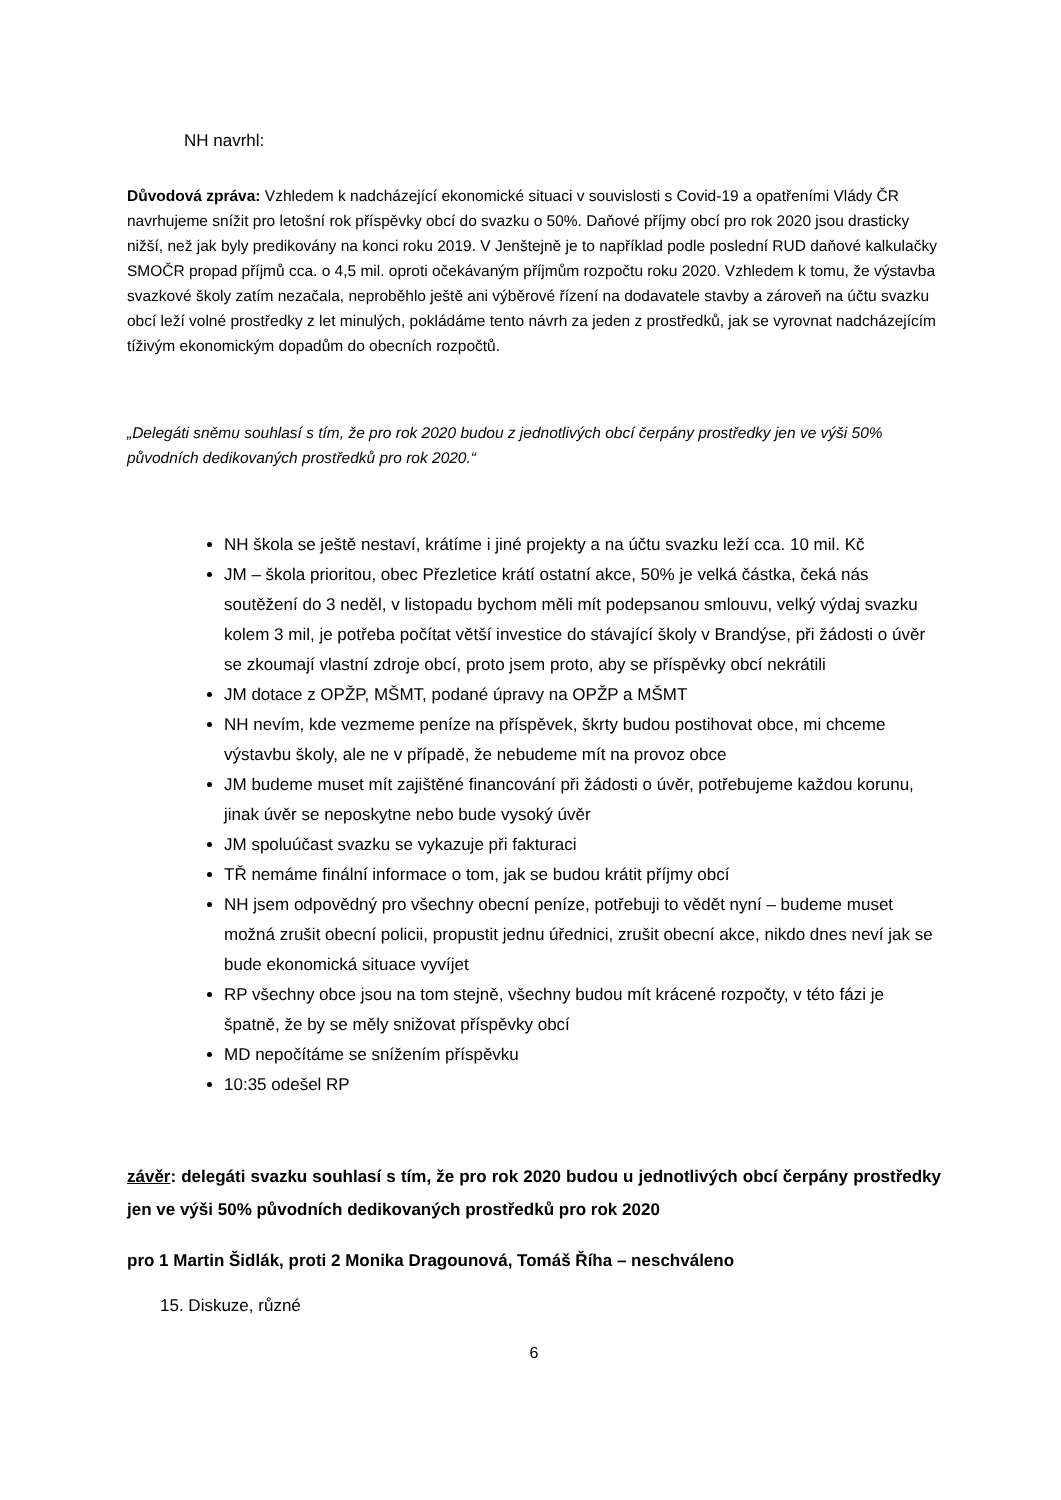NH navrhl:
Důvodová zpráva: Vzhledem k nadcházející ekonomické situaci v souvislosti s Covid-19 a opatřeními Vlády ČR navrhujeme snížit pro letošní rok příspěvky obcí do svazku o 50%. Daňové příjmy obcí pro rok 2020 jsou drasticky nižší, než jak byly predikovány na konci roku 2019. V Jenštejně je to například podle poslední RUD daňové kalkulačky SMOČR propad příjmů cca. o 4,5 mil. oproti očekávaným příjmům rozpočtu roku 2020. Vzhledem k tomu, že výstavba svazkové školy zatím nezačala, neproběhlo ještě ani výběrové řízení na dodavatele stavby a zároveň na účtu svazku obcí leží volné prostředky z let minulých, pokládáme tento návrh za jeden z prostředků, jak se vyrovnat nadcházejícím tíživým ekonomickým dopadům do obecních rozpočtů.
„Delegáti sněmu souhlasí s tím, že pro rok 2020 budou z jednotlivých obcí čerpány prostředky jen ve výši 50% původních dedikovaných prostředků pro rok 2020.“
NH škola se ještě nestaví, krátíme i jiné projekty a na účtu svazku leží cca. 10 mil. Kč
JM – škola prioritou, obec Přezletice krátí ostatní akce, 50% je velká částka, čeká nás soutěžení do 3 neděl, v listopadu bychom měli mít podepsanou smlouvu, velký výdaj svazku kolem 3 mil, je potřeba počítat větší investice do stávající školy v Brandýse, při žádosti o úvěr se zkoumají vlastní zdroje obcí, proto jsem proto, aby se příspěvky obcí nekrátili
JM dotace z OPŽP, MŠMT, podané úpravy na OPŽP a MŠMT
NH nevím, kde vezmeme peníze na příspěvek, škrty budou postihovat obce, mi chceme výstavbu školy, ale ne v případě, že nebudeme mít na provoz obce
JM budeme muset mít zajištěné financování při žádosti o úvěr, potřebujeme každou korunu, jinak úvěr se neposkytne nebo bude vysoký úvěr
JM spoluúčast svazku se vykazuje při fakturaci
TŘ nemáme finální informace o tom, jak se budou krátit příjmy obcí
NH jsem odpovědný pro všechny obecní peníze, potřebuji to vědět nyní – budeme muset možná zrušit obecní policii, propustit jednu úřednici, zrušit obecní akce, nikdo dnes neví jak se bude ekonomická situace vyvíjet
RP všechny obce jsou na tom stejně, všechny budou mít krácené rozpočty, v této fázi je špatně, že by se měly snižovat příspěvky obcí
MD nepočítáme se snížením příspěvku
10:35 odešel RP
závěr: delegáti svazku souhlasí s tím, že pro rok 2020 budou u jednotlivých obcí čerpány prostředky jen ve výši 50% původních dedikovaných prostředků pro rok 2020
pro 1 Martin Šidlák, proti 2 Monika Dragounová, Tomáš Říha – neschváleno
15. Diskuze, různé
6